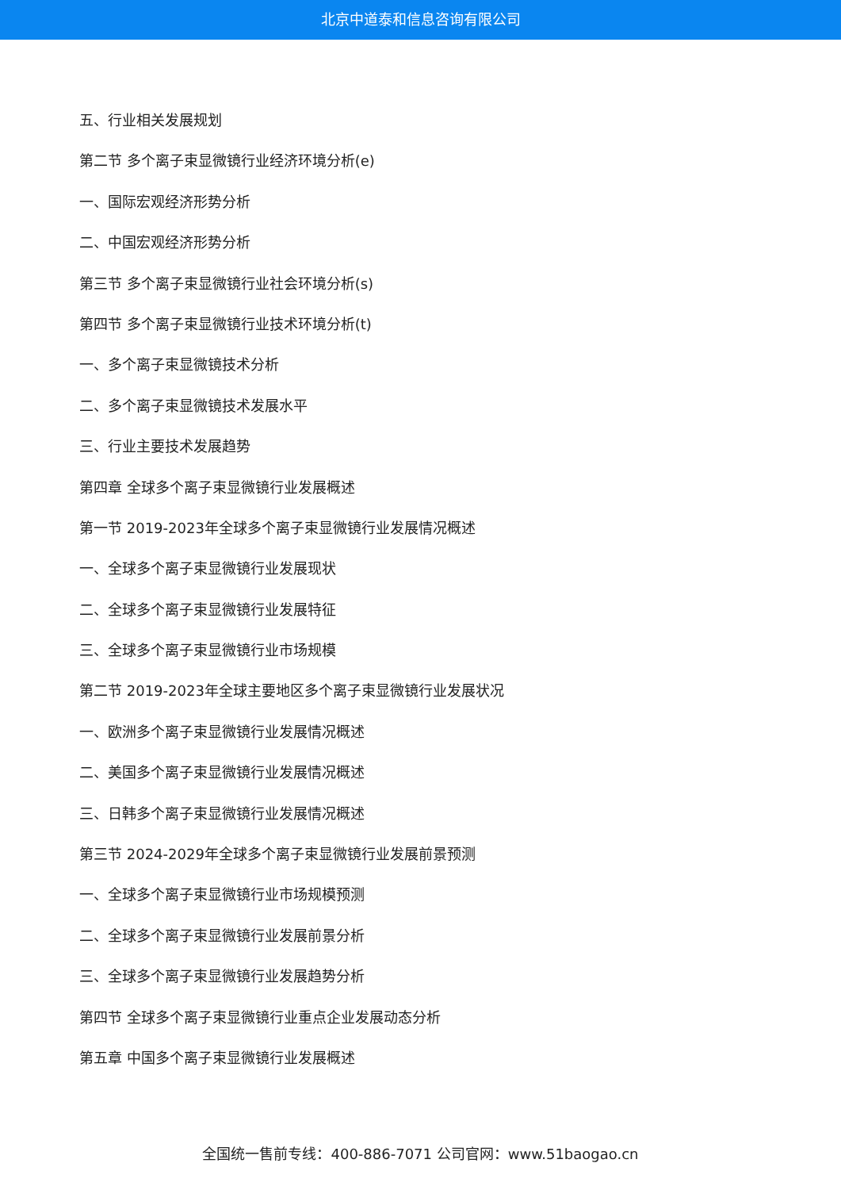北京中道泰和信息咨询有限公司
五、行业相关发展规划
第二节 多个离子束显微镜行业经济环境分析(e)
一、国际宏观经济形势分析
二、中国宏观经济形势分析
第三节 多个离子束显微镜行业社会环境分析(s)
第四节 多个离子束显微镜行业技术环境分析(t)
一、多个离子束显微镜技术分析
二、多个离子束显微镜技术发展水平
三、行业主要技术发展趋势
第四章 全球多个离子束显微镜行业发展概述
第一节 2019-2023年全球多个离子束显微镜行业发展情况概述
一、全球多个离子束显微镜行业发展现状
二、全球多个离子束显微镜行业发展特征
三、全球多个离子束显微镜行业市场规模
第二节 2019-2023年全球主要地区多个离子束显微镜行业发展状况
一、欧洲多个离子束显微镜行业发展情况概述
二、美国多个离子束显微镜行业发展情况概述
三、日韩多个离子束显微镜行业发展情况概述
第三节 2024-2029年全球多个离子束显微镜行业发展前景预测
一、全球多个离子束显微镜行业市场规模预测
二、全球多个离子束显微镜行业发展前景分析
三、全球多个离子束显微镜行业发展趋势分析
第四节 全球多个离子束显微镜行业重点企业发展动态分析
第五章 中国多个离子束显微镜行业发展概述
全国统一售前专线：400-886-7071 公司官网：www.51baogao.cn